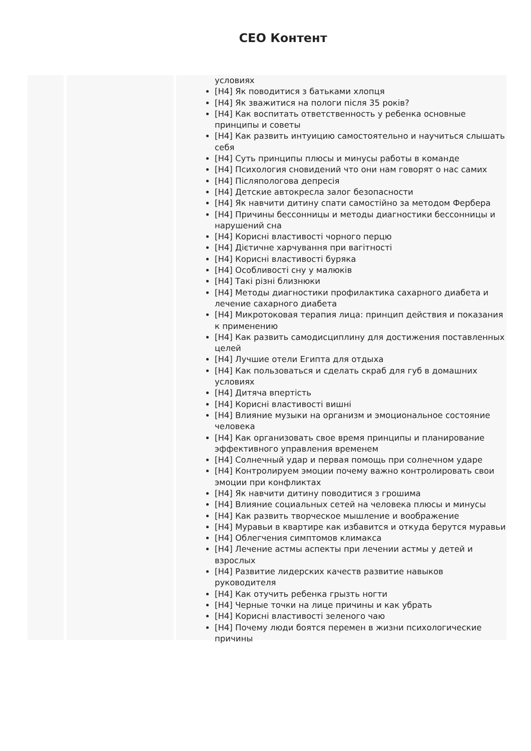СЕО Контент
условиях
[H4] Як поводитися з батьками хлопця
[H4] Як зважитися на пологи після 35 років?
[H4] Как воспитать ответственность у ребенка основные принципы и советы
[H4] Как развить интуицию самостоятельно и научиться слышать себя
[H4] Суть принципы плюсы и минусы работы в команде
[H4] Психология сновидений что они нам говорят о нас самих
[H4] Післяпологова депресія
[H4] Детские автокресла залог безопасности
[H4] Як навчити дитину спати самостійно за методом Фербера
[H4] Причины бессонницы и методы диагностики бессонницы и нарушений сна
[H4] Корисні властивості чорного перцю
[H4] Дієтичне харчування при вагітності
[H4] Корисні властивості буряка
[H4] Особливості сну у малюків
[H4] Такі різні близнюки
[H4] Методы диагностики профилактика сахарного диабета и лечение сахарного диабета
[H4] Микротоковая терапия лица: принцип действия и показания к применению
[H4] Как развить самодисциплину для достижения поставленных целей
[H4] Лучшие отели Египта для отдыха
[H4] Как пользоваться и сделать скраб для губ в домашних условиях
[H4] Дитяча впертість
[H4] Корисні властивості вишні
[H4] Влияние музыки на организм и эмоциональное состояние человека
[H4] Как организовать свое время принципы и планирование эффективного управления временем
[H4] Солнечный удар и первая помощь при солнечном ударе
[H4] Контролируем эмоции почему важно контролировать свои эмоции при конфликтах
[H4] Як навчити дитину поводитися з грошима
[H4] Влияние социальных сетей на человека плюсы и минусы
[H4] Как развить творческое мышление и воображение
[H4] Муравьи в квартире как избавится и откуда берутся муравьи
[H4] Облегчения симптомов климакса
[H4] Лечение астмы аспекты при лечении астмы у детей и взрослых
[H4] Развитие лидерских качеств развитие навыков руководителя
[H4] Как отучить ребенка грызть ногти
[H4] Черные точки на лице причины и как убрать
[H4] Корисні властивості зеленого чаю
[H4] Почему люди боятся перемен в жизни психологические причины